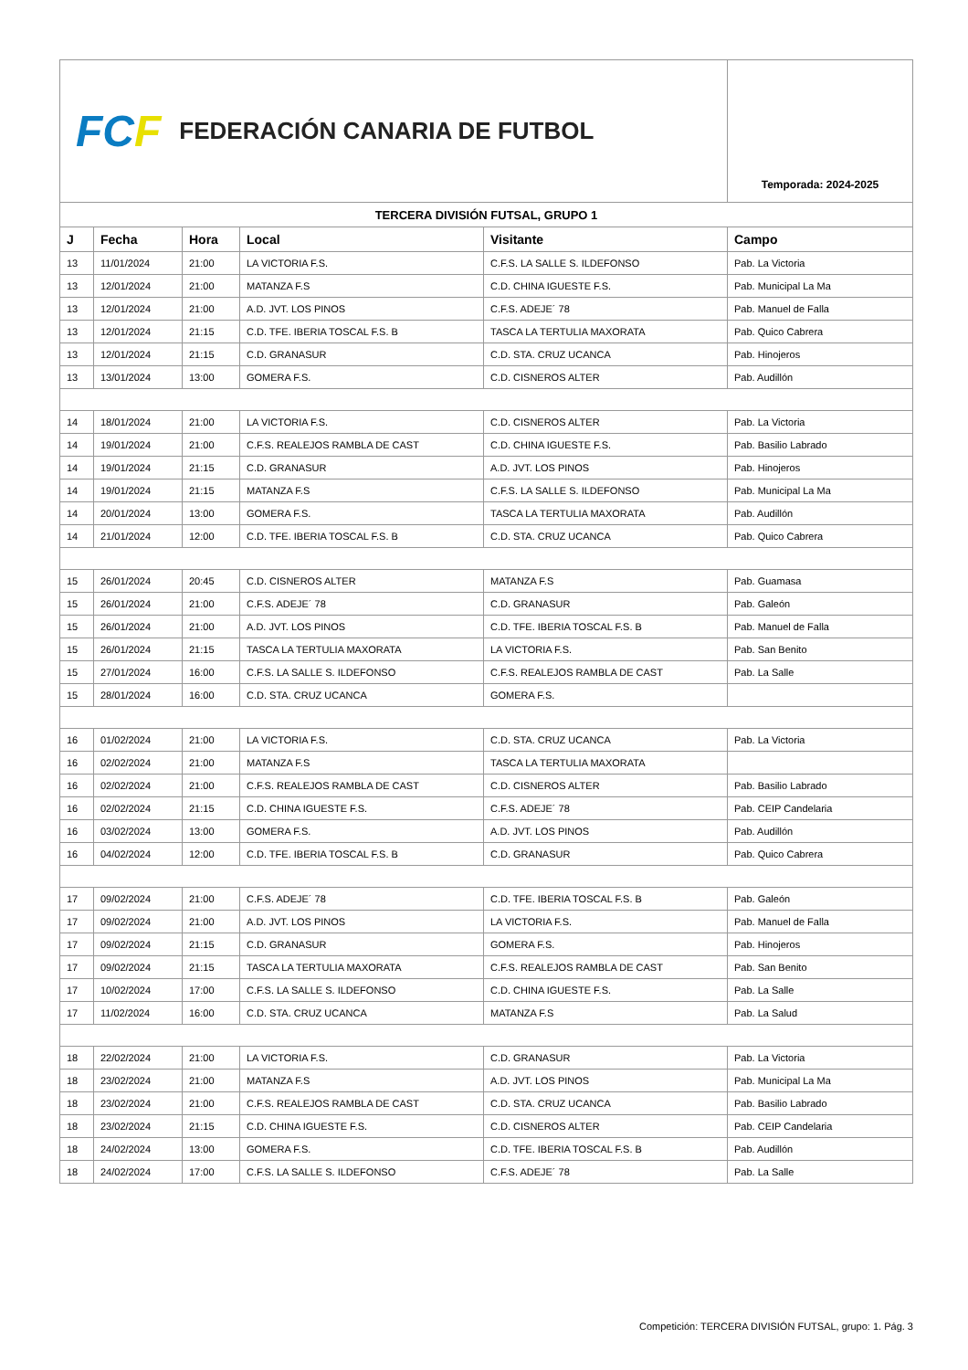| FC F FEDERACIÓN CANARIA DE FUTBOL | | | | | Temporada: 2024-2025 |
| TERCERA DIVISIÓN FUTSAL, GRUPO 1 | | | | | |
| J | Fecha | Hora | Local | Visitante | Campo |
| 13 | 11/01/2024 | 21:00 | LA VICTORIA F.S. | C.F.S. LA SALLE S. ILDEFONSO | Pab. La Victoria |
| 13 | 12/01/2024 | 21:00 | MATANZA F.S | C.D. CHINA IGUESTE F.S. | Pab. Municipal La Ma |
| 13 | 12/01/2024 | 21:00 | A.D. JVT. LOS PINOS | C.F.S. ADEJE´ 78 | Pab. Manuel de Falla |
| 13 | 12/01/2024 | 21:15 | C.D. TFE. IBERIA TOSCAL F.S. B | TASCA LA TERTULIA MAXORATA | Pab. Quico Cabrera |
| 13 | 12/01/2024 | 21:15 | C.D. GRANASUR | C.D. STA. CRUZ UCANCA | Pab. Hinojeros |
| 13 | 13/01/2024 | 13:00 | GOMERA F.S. | C.D. CISNEROS ALTER | Pab. Audillón |
| 14 | 18/01/2024 | 21:00 | LA VICTORIA F.S. | C.D. CISNEROS ALTER | Pab. La Victoria |
| 14 | 19/01/2024 | 21:00 | C.F.S. REALEJOS RAMBLA DE CAST | C.D. CHINA IGUESTE F.S. | Pab. Basilio Labrado |
| 14 | 19/01/2024 | 21:15 | C.D. GRANASUR | A.D. JVT. LOS PINOS | Pab. Hinojeros |
| 14 | 19/01/2024 | 21:15 | MATANZA F.S | C.F.S. LA SALLE S. ILDEFONSO | Pab. Municipal La Ma |
| 14 | 20/01/2024 | 13:00 | GOMERA F.S. | TASCA LA TERTULIA MAXORATA | Pab. Audillón |
| 14 | 21/01/2024 | 12:00 | C.D. TFE. IBERIA TOSCAL F.S. B | C.D. STA. CRUZ UCANCA | Pab. Quico Cabrera |
| 15 | 26/01/2024 | 20:45 | C.D. CISNEROS ALTER | MATANZA F.S | Pab. Guamasa |
| 15 | 26/01/2024 | 21:00 | C.F.S. ADEJE´ 78 | C.D. GRANASUR | Pab. Galeón |
| 15 | 26/01/2024 | 21:00 | A.D. JVT. LOS PINOS | C.D. TFE. IBERIA TOSCAL F.S. B | Pab. Manuel de Falla |
| 15 | 26/01/2024 | 21:15 | TASCA LA TERTULIA MAXORATA | LA VICTORIA F.S. | Pab. San Benito |
| 15 | 27/01/2024 | 16:00 | C.F.S. LA SALLE S. ILDEFONSO | C.F.S. REALEJOS RAMBLA DE CAST | Pab. La Salle |
| 15 | 28/01/2024 | 16:00 | C.D. STA. CRUZ UCANCA | GOMERA F.S. | |
| 16 | 01/02/2024 | 21:00 | LA VICTORIA F.S. | C.D. STA. CRUZ UCANCA | Pab. La Victoria |
| 16 | 02/02/2024 | 21:00 | MATANZA F.S | TASCA LA TERTULIA MAXORATA | |
| 16 | 02/02/2024 | 21:00 | C.F.S. REALEJOS RAMBLA DE CAST | C.D. CISNEROS ALTER | Pab. Basilio Labrado |
| 16 | 02/02/2024 | 21:15 | C.D. CHINA IGUESTE F.S. | C.F.S. ADEJE´ 78 | Pab. CEIP Candelaria |
| 16 | 03/02/2024 | 13:00 | GOMERA F.S. | A.D. JVT. LOS PINOS | Pab. Audillón |
| 16 | 04/02/2024 | 12:00 | C.D. TFE. IBERIA TOSCAL F.S. B | C.D. GRANASUR | Pab. Quico Cabrera |
| 17 | 09/02/2024 | 21:00 | C.F.S. ADEJE´ 78 | C.D. TFE. IBERIA TOSCAL F.S. B | Pab. Galeón |
| 17 | 09/02/2024 | 21:00 | A.D. JVT. LOS PINOS | LA VICTORIA F.S. | Pab. Manuel de Falla |
| 17 | 09/02/2024 | 21:15 | C.D. GRANASUR | GOMERA F.S. | Pab. Hinojeros |
| 17 | 09/02/2024 | 21:15 | TASCA LA TERTULIA MAXORATA | C.F.S. REALEJOS RAMBLA DE CAST | Pab. San Benito |
| 17 | 10/02/2024 | 17:00 | C.F.S. LA SALLE S. ILDEFONSO | C.D. CHINA IGUESTE F.S. | Pab. La Salle |
| 17 | 11/02/2024 | 16:00 | C.D. STA. CRUZ UCANCA | MATANZA F.S | Pab. La Salud |
| 18 | 22/02/2024 | 21:00 | LA VICTORIA F.S. | C.D. GRANASUR | Pab. La Victoria |
| 18 | 23/02/2024 | 21:00 | MATANZA F.S | A.D. JVT. LOS PINOS | Pab. Municipal La Ma |
| 18 | 23/02/2024 | 21:00 | C.F.S. REALEJOS RAMBLA DE CAST | C.D. STA. CRUZ UCANCA | Pab. Basilio Labrado |
| 18 | 23/02/2024 | 21:15 | C.D. CHINA IGUESTE F.S. | C.D. CISNEROS ALTER | Pab. CEIP Candelaria |
| 18 | 24/02/2024 | 13:00 | GOMERA F.S. | C.D. TFE. IBERIA TOSCAL F.S. B | Pab. Audillón |
| 18 | 24/02/2024 | 17:00 | C.F.S. LA SALLE S. ILDEFONSO | C.F.S. ADEJE´ 78 | Pab. La Salle |
Competición: TERCERA DIVISIÓN FUTSAL, grupo: 1. Pág. 3